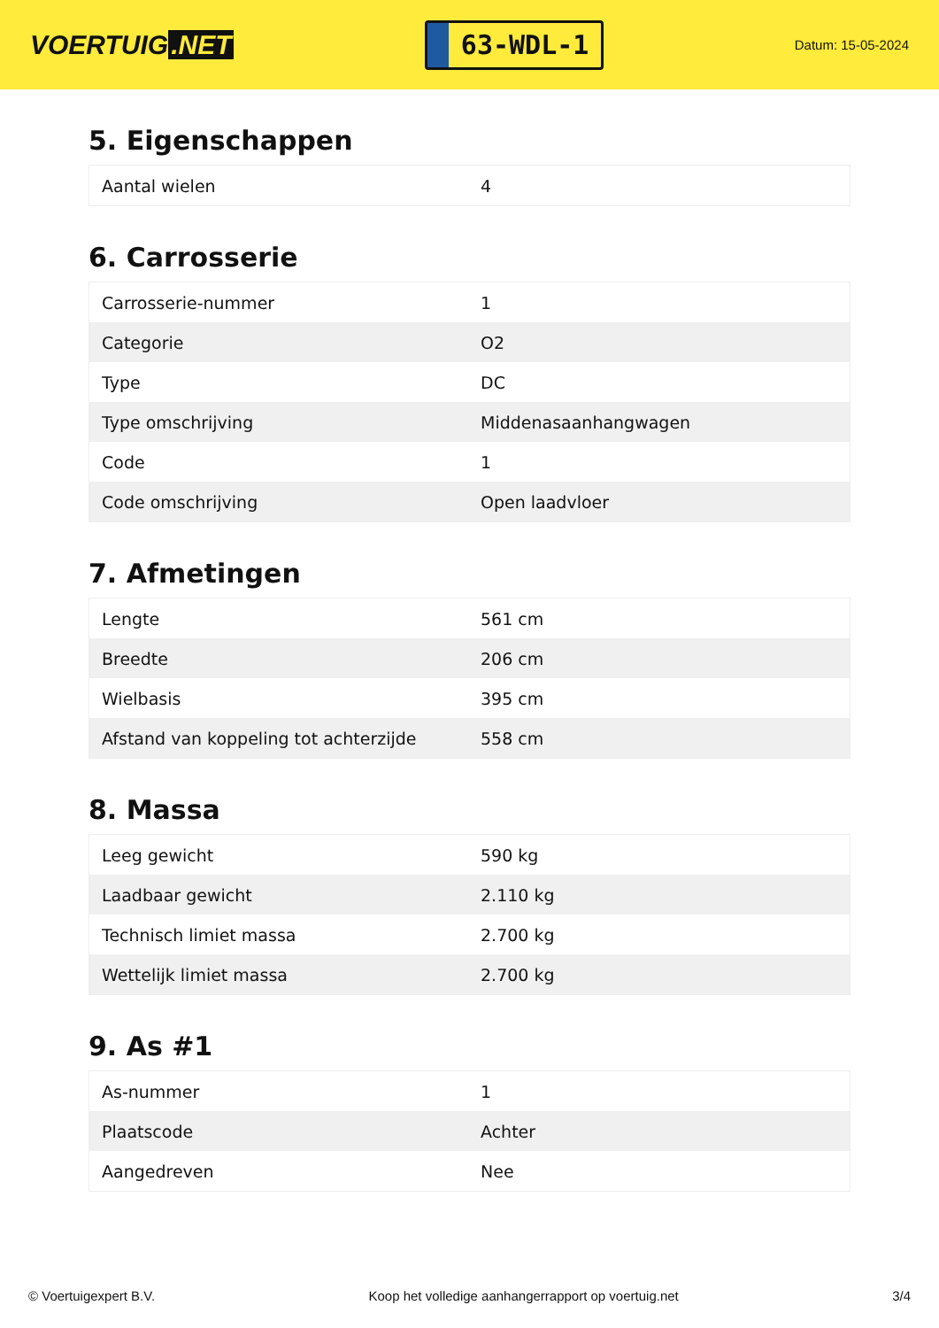VOERTUIG.NET
63-WDL-1
Datum: 15-05-2024
5. Eigenschappen
| Aantal wielen | 4 |
6. Carrosserie
| Carrosserie-nummer | 1 |
| Categorie | O2 |
| Type | DC |
| Type omschrijving | Middenasaanhangwagen |
| Code | 1 |
| Code omschrijving | Open laadvloer |
7. Afmetingen
| Lengte | 561 cm |
| Breedte | 206 cm |
| Wielbasis | 395 cm |
| Afstand van koppeling tot achterzijde | 558 cm |
8. Massa
| Leeg gewicht | 590 kg |
| Laadbaar gewicht | 2.110 kg |
| Technisch limiet massa | 2.700 kg |
| Wettelijk limiet massa | 2.700 kg |
9. As #1
| As-nummer | 1 |
| Plaatscode | Achter |
| Aangedreven | Nee |
© Voertuigexpert B.V. Koop het volledige aanhangerrapport op voertuig.net 3/4